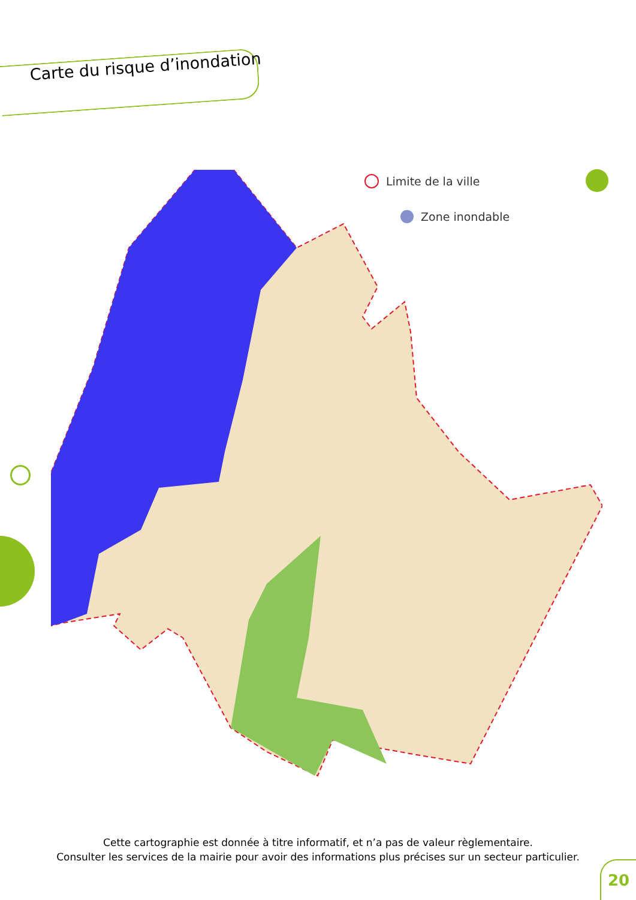Carte du risque d’inondation
Limite de la ville
Zone inondable
Cette cartographie est donnée à titre informatif, et n’a pas de valeur règlementaire.
Consulter les services de la mairie pour avoir des informations plus précises sur un secteur particulier.
20